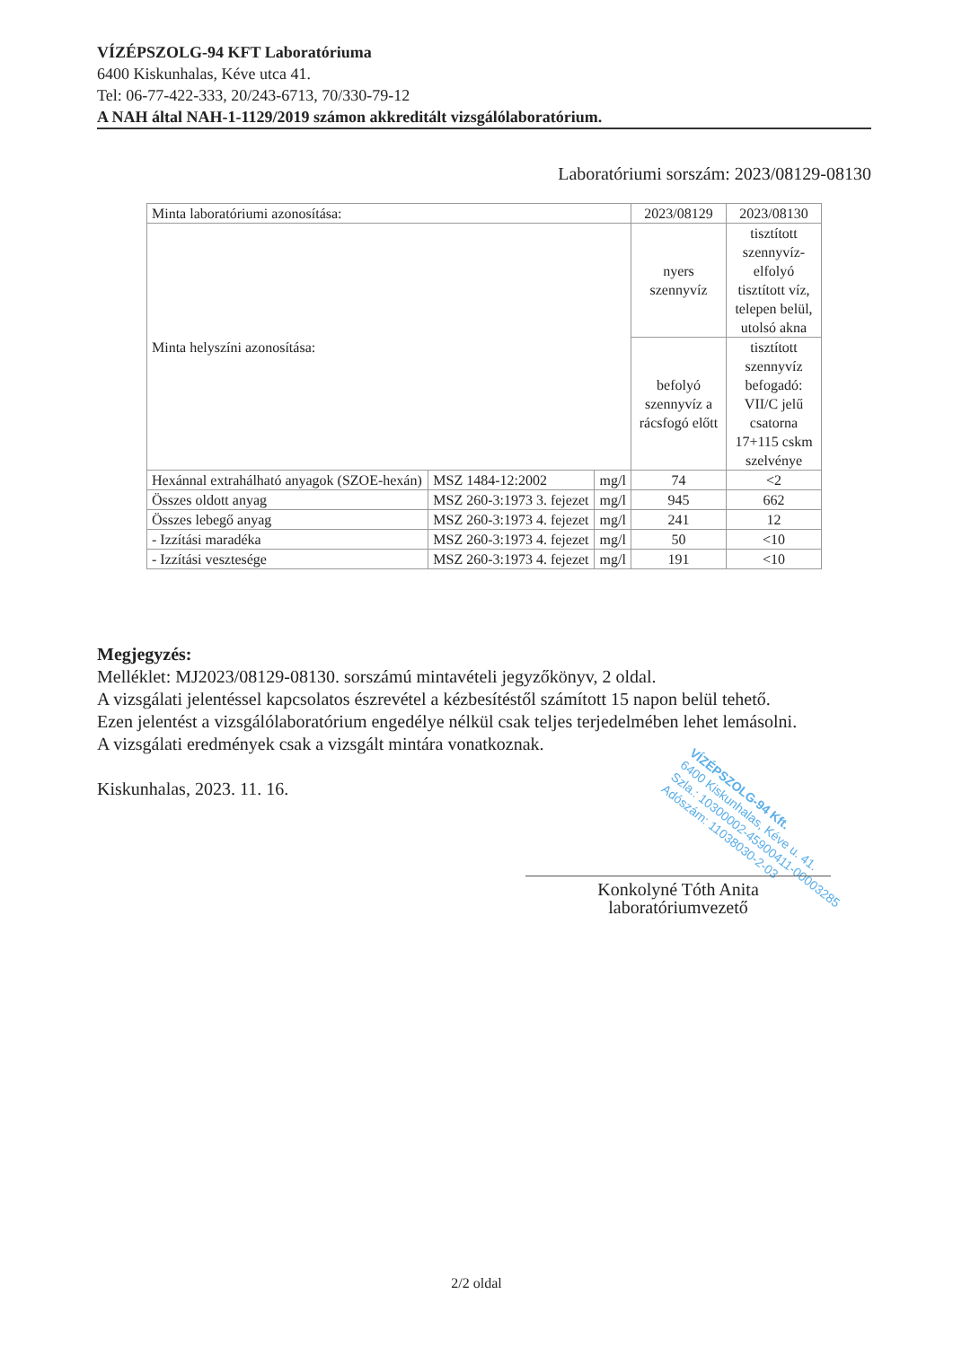VÍZÉPSZOLG-94 KFT Laboratóriuma
6400 Kiskunhalas, Kéve utca 41.
Tel: 06-77-422-333, 20/243-6713, 70/330-79-12
A NAH által NAH-1-1129/2019 számon akkreditált vizsgálólaboratórium.
Laboratóriumi sorszám: 2023/08129-08130
| Minta laboratóriumi azonosítása: | | | 2023/08129 | 2023/08130 |
| Minta helyszíni azonosítása: | | | nyers szennyvíz | tisztított szennyvíz-elfolyó tisztított víz, telepen belül, utolsó akna |
| | | | befolyó szennyvíz a rácsfogó előtt | tisztított szennyvíz befogadó: VII/C jelű csatorna 17+115 cskm szelvénye |
| Hexánnal extrahálható anyagok (SZOE-hexán) | MSZ 1484-12:2002 | mg/l | 74 | <2 |
| Összes oldott anyag | MSZ 260-3:1973 3. fejezet | mg/l | 945 | 662 |
| Összes lebegő anyag | MSZ 260-3:1973 4. fejezet | mg/l | 241 | 12 |
| - Izzítási maradéka | MSZ 260-3:1973 4. fejezet | mg/l | 50 | <10 |
| - Izzítási vesztesége | MSZ 260-3:1973 4. fejezet | mg/l | 191 | <10 |
Megjegyzés:
Melléklet: MJ2023/08129-08130. sorszámú mintavételi jegyzőkönyv, 2 oldal.
A vizsgálati jelentéssel kapcsolatos észrevétel a kézbesítéstől számított 15 napon belül tehető.
Ezen jelentést a vizsgálólaboratórium engedélye nélkül csak teljes terjedelmében lehet lemásolni.
A vizsgálati eredmények csak a vizsgált mintára vonatkoznak.
Kiskunhalas, 2023. 11. 16.
VÍZÉPSZOLG-94 Kft.
6400 Kiskunhalas, Kéve u. 41.
Szla.: 10300002-45900411-00003285
Adószám: 11038030-2-03
Konkolyné Tóth Anita
laboratóriumvezető
2/2 oldal